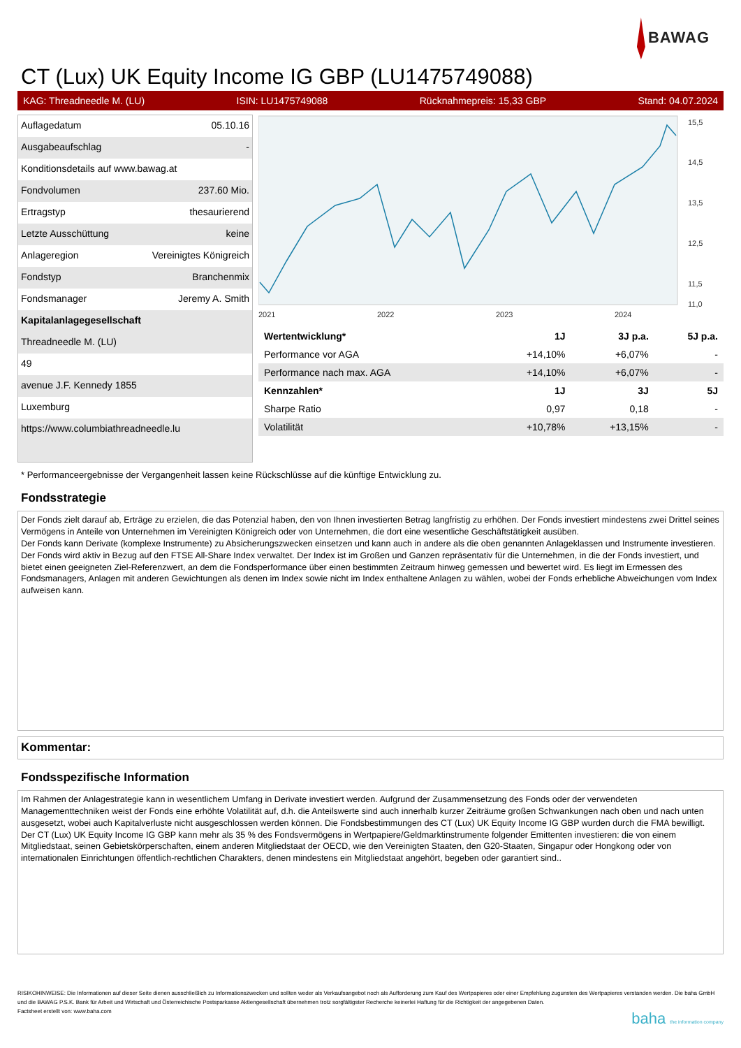BAWAG
CT (Lux) UK Equity Income IG GBP (LU1475749088)
KAG: Threadneedle M. (LU) ISIN: LU1475749088 Rücknahmepreis: 15,33 GBP Stand: 04.07.2024
Auflagedatum 05.10.16
Ausgabeaufschlag -
Konditionsdetails auf www.bawag.at
Fondvolumen 237.60 Mio.
Ertragstyp thesaurierend
Letzte Ausschüttung keine
Anlageregion Vereinigtes Königreich
Fondstyp Branchenmix
Fondsmanager Jeremy A. Smith
Kapitalanlagegesellschaft
Threadneedle M. (LU)
49
avenue J.F. Kennedy 1855
Luxemburg
https://www.columbiathreadneedle.lu
2021
2022
2023
2024
15,5
14,5
13,5
12,5
11,5
11,0
| Wertentwicklung* | 1J | 3J p.a. | 5J p.a. |
| --- | --- | --- | --- |
| Performance vor AGA | +14,10% | +6,07% | - |
| Performance nach max. AGA | +14,10% | +6,07% | - |
| Kennzahlen* | 1J | 3J | 5J |
| Sharpe Ratio | 0,97 | 0,18 | - |
| Volatilität | +10,78% | +13,15% | - |
* Performanceergebnisse der Vergangenheit lassen keine Rückschlüsse auf die künftige Entwicklung zu.
Fondsstrategie
Der Fonds zielt darauf ab, Erträge zu erzielen, die das Potenzial haben, den von Ihnen investierten Betrag langfristig zu erhöhen. Der Fonds investiert mindestens zwei Drittel seines Vermögens in Anteile von Unternehmen im Vereinigten Königreich oder von Unternehmen, die dort eine wesentliche Geschäftstätigkeit ausüben.
Der Fonds kann Derivate (komplexe Instrumente) zu Absicherungszwecken einsetzen und kann auch in andere als die oben genannten Anlageklassen und Instrumente investieren. Der Fonds wird aktiv in Bezug auf den FTSE All-Share Index verwaltet. Der Index ist im Großen und Ganzen repräsentativ für die Unternehmen, in die der Fonds investiert, und bietet einen geeigneten Ziel-Referenzwert, an dem die Fondsperformance über einen bestimmten Zeitraum hinweg gemessen und bewertet wird. Es liegt im Ermessen des Fondsmanagers, Anlagen mit anderen Gewichtungen als denen im Index sowie nicht im Index enthaltene Anlagen zu wählen, wobei der Fonds erhebliche Abweichungen vom Index aufweisen kann.
Kommentar:
Fondsspezifische Information
Im Rahmen der Anlagestrategie kann in wesentlichem Umfang in Derivate investiert werden. Aufgrund der Zusammensetzung des Fonds oder der verwendeten Managementtechniken weist der Fonds eine erhöhte Volatilität auf, d.h. die Anteilswerte sind auch innerhalb kurzer Zeiträume großen Schwankungen nach oben und nach unten ausgesetzt, wobei auch Kapitalverluste nicht ausgeschlossen werden können. Die Fondsbestimmungen des CT (Lux) UK Equity Income IG GBP wurden durch die FMA bewilligt. Der CT (Lux) UK Equity Income IG GBP kann mehr als 35 % des Fondsvermögens in Wertpapiere/Geldmarktinstrumente folgender Emittenten investieren: die von einem Mitgliedstaat, seinen Gebietskörperschaften, einem anderen Mitgliedstaat der OECD, wie den Vereinigten Staaten, den G20-Staaten, Singapur oder Hongkong oder von internationalen Einrichtungen öffentlich-rechtlichen Charakters, denen mindestens ein Mitgliedstaat angehört, begeben oder garantiert sind..
RISIKOHINWEISE: Die Informationen auf dieser Seite dienen ausschließlich zu Informationszwecken und sollten weder als Verkaufsangebot noch als Aufforderung zum Kauf des Wertpapieres oder einer Empfehlung zugunsten des Wertpapieres verstanden werden. Die baha GmbH und die BAWAG P.S.K. Bank für Arbeit und Wirtschaft und Österreichische Postsparkasse Aktiengesellschaft übernehmen trotz sorgfältigster Recherche keinerlei Haftung für die Richtigkeit der angegebenen Daten.
Factsheet erstellt von: www.baha.com
baha the information company